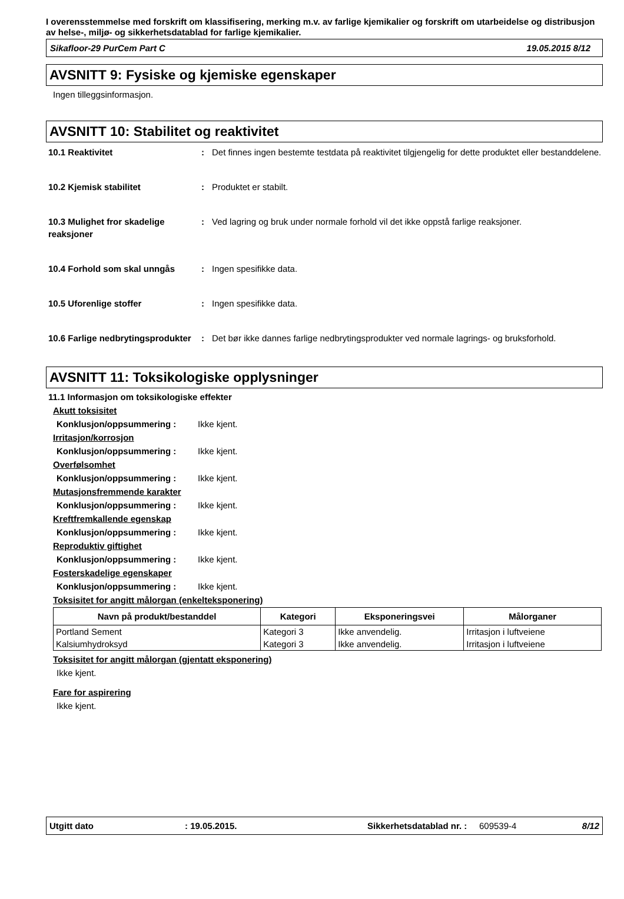I overensstemmelse med forskrift om klassifisering, merking m.v. av farlige kjemikalier og forskrift om utarbeidelse og distribusjon av helse-, miljø- og sikkerhetsdatablad for farlige kjemikalier.
Sikafloor-29 PurCem Part C 19.05.2015 8/12
AVSNITT 9: Fysiske og kjemiske egenskaper
Ingen tilleggsinformasjon.
AVSNITT 10: Stabilitet og reaktivitet
10.1 Reaktivitet : Det finnes ingen bestemte testdata på reaktivitet tilgjengelig for dette produktet eller bestanddelene.
10.2 Kjemisk stabilitet : Produktet er stabilt.
10.3 Mulighet fror skadelige reaksjoner
: Ved lagring og bruk under normale forhold vil det ikke oppstå farlige reaksjoner.
10.4 Forhold som skal unngås : Ingen spesifikke data.
10.5 Uforenlige stoffer : Ingen spesifikke data.
10.6 Farlige nedbrytingsprodukter
: Det bør ikke dannes farlige nedbrytingsprodukter ved normale lagrings- og bruksforhold.
AVSNITT 11: Toksikologiske opplysninger
11.1 Informasjon om toksikologiske effekter
Akutt toksisitet
Konklusjon/oppsummering : Ikke kjent.
Irritasjon/korrosjon
Konklusjon/oppsummering : Ikke kjent.
Overfølsomhet
Konklusjon/oppsummering : Ikke kjent.
Mutasjonsfremmende karakter
Konklusjon/oppsummering : Ikke kjent.
Kreftfremkallende egenskap
Konklusjon/oppsummering : Ikke kjent.
Reproduktiv giftighet
Konklusjon/oppsummering : Ikke kjent.
Fosterskadelige egenskaper
Konklusjon/oppsummering : Ikke kjent.
Toksisitet for angitt målorgan (enkelteksponering)
| Navn på produkt/bestanddel | Kategori | Eksponeringsvei | Målorganer |
| --- | --- | --- | --- |
| Portland Sement | Kategori 3 | Ikke anvendelig. | Irritasjon i luftveiene |
| Kalsiumhydroksyd | Kategori 3 | Ikke anvendelig. | Irritasjon i luftveiene |
Toksisitet for angitt målorgan (gjentatt eksponering)
Ikke kjent.
Fare for aspirering
Ikke kjent.
Utgitt dato: 19.05.2015. Sikkerhetsdatablad nr. : 609539-4 8/12